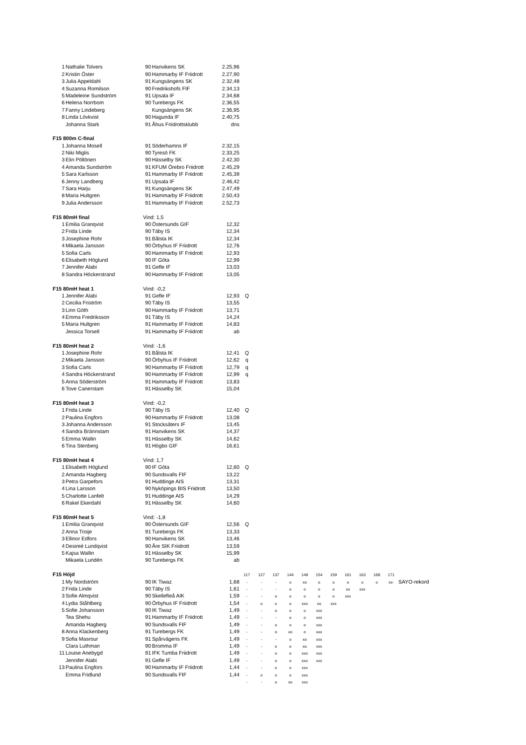| 1 | Nathalie Tolvers | 90 | Hanvikens SK | 2.25,96 | | | | | | | | | | | | |
| 2 | Kristin Öster | 90 | Hammarby IF Friidrott | 2.27,90 | | | | | | | | | | | | |
| 3 | Julia Appeldahl | 91 | Kungsängens SK | 2.32,48 | | | | | | | | | | | | |
| 4 | Suzanna Romilson | 90 | Fredrikshofs FIF | 2.34,13 | | | | | | | | | | | | |
| 5 | Madeleine Sundström | 91 | Upsala IF | 2.34,68 | | | | | | | | | | | | |
| 6 | Helena Norrbom | 90 | Turebergs FK | 2.36,55 | | | | | | | | | | | | |
| 7 | Fanny Lindeberg | | Kungsängens SK | 2.36,95 | | | | | | | | | | | | |
| 8 | Linda Lövkvist | 90 | Hagunda IF | 2.40,75 | | | | | | | | | | | | |
| | Johanna Stark | 91 | Åhus Friidrottsklubb | dns | | | | | | | | | | | | |
| F15 800m C-final | | | | | | | | | | | | | | | | |
| 1 | Johanna Mosell | 91 | Söderhamns IF | 2.32,15 | | | | | | | | | | | | |
| 2 | Niki Miglis | 90 | Tyresö FK | 2.33,25 | | | | | | | | | | | | |
| 3 | Elin Pöllönen | 90 | Hässelby SK | 2.42,30 | | | | | | | | | | | | |
| 4 | Amanda Sundström | 91 | KFUM Örebro Friidrott | 2.45,29 | | | | | | | | | | | | |
| 5 | Sara Karlsson | 91 | Hammarby IF Friidrott | 2.45,39 | | | | | | | | | | | | |
| 6 | Jenny Landberg | 91 | Upsala IF | 2.46,42 | | | | | | | | | | | | |
| 7 | Sara Harju | 91 | Kungsängens SK | 2.47,49 | | | | | | | | | | | | |
| 8 | Maria Hultgren | 91 | Hammarby IF Friidrott | 2.50,43 | | | | | | | | | | | | |
| 9 | Julia Andersson | 91 | Hammarby IF Friidrott | 2.52,73 | | | | | | | | | | | | |
| F15 80mH final | | Vind: 1,5 | | | | | | | | | | | | | | |
| 1 | Emilia Granqvist | 90 | Östersunds GIF | 12,32 | | | | | | | | | | | | |
| 2 | Frida Linde | 90 | Täby IS | 12,34 | | | | | | | | | | | | |
| 3 | Josephine Rohr | 91 | Bålsta IK | 12,34 | | | | | | | | | | | | |
| 4 | Mikaela Jansson | 90 | Örbyhus IF Friidrott | 12,76 | | | | | | | | | | | | |
| 5 | Sofia Carls | 90 | Hammarby IF Friidrott | 12,93 | | | | | | | | | | | | |
| 6 | Elisabeth Höglund | 90 | IF Göta | 12,99 | | | | | | | | | | | | |
| 7 | Jennifer Alabi | 91 | Gefle IF | 13,03 | | | | | | | | | | | | |
| 8 | Sandra Höckerstrand | 90 | Hammarby IF Friidrott | 13,05 | | | | | | | | | | | | |
| F15 80mH heat 1 | | Vind: -0,2 | | | | | | | | | | | | | | |
| 1 | Jennifer Alabi | 91 | Gefle IF | 12,93 | Q | | | | | | | | | | | |
| 2 | Cecilia Friström | 90 | Täby IS | 13,55 | | | | | | | | | | | | |
| 3 | Linn Göth | 90 | Hammarby IF Friidrott | 13,71 | | | | | | | | | | | | |
| 4 | Emma Fredriksson | 91 | Täby IS | 14,24 | | | | | | | | | | | | |
| 5 | Maria Hultgren | 91 | Hammarby IF Friidrott | 14,83 | | | | | | | | | | | | |
| | Jessica Torsell | 91 | Hammarby IF Friidrott | ab | | | | | | | | | | | | |
| F15 80mH heat 2 | | Vind: -1,6 | | | | | | | | | | | | | | |
| 1 | Josephine Rohr | 91 | Bålsta IK | 12,41 | Q | | | | | | | | | | | |
| 2 | Mikaela Jansson | 90 | Örbyhus IF Friidrott | 12,62 | q | | | | | | | | | | | |
| 3 | Sofia Carls | 90 | Hammarby IF Friidrott | 12,79 | q | | | | | | | | | | | |
| 4 | Sandra Höckerstrand | 90 | Hammarby IF Friidrott | 12,99 | q | | | | | | | | | | | |
| 5 | Anna Söderström | 91 | Hammarby IF Friidrott | 13,83 | | | | | | | | | | | | |
| 6 | Tove Canerstam | 91 | Hässelby SK | 15,04 | | | | | | | | | | | | |
| F15 80mH heat 3 | | Vind: -0,2 | | | | | | | | | | | | | | |
| 1 | Frida Linde | 90 | Täby IS | 12,40 | Q | | | | | | | | | | | |
| 2 | Paulina Engfors | 90 | Hammarby IF Friidrott | 13,08 | | | | | | | | | | | | |
| 3 | Johanna Andersson | 91 | Stocksäters IF | 13,45 | | | | | | | | | | | | |
| 4 | Sandra Brännstam | 91 | Hanvikens SK | 14,37 | | | | | | | | | | | | |
| 5 | Emma Wallin | 91 | Hässelby SK | 14,62 | | | | | | | | | | | | |
| 6 | Tina Stenberg | 91 | Högbo GIF | 16,61 | | | | | | | | | | | | |
| F15 80mH heat 4 | | Vind: 1,7 | | | | | | | | | | | | | | |
| 1 | Elisabeth Höglund | 90 | IF Göta | 12,60 | Q | | | | | | | | | | | |
| 2 | Amanda Hagberg | 90 | Sundsvalls FIF | 13,22 | | | | | | | | | | | | |
| 3 | Petra Garpefors | 91 | Huddinge AIS | 13,31 | | | | | | | | | | | | |
| 4 | Lina Larsson | 90 | Nyköpings BIS Friidrott | 13,50 | | | | | | | | | | | | |
| 5 | Charlotte Lanfelt | 91 | Huddinge AIS | 14,29 | | | | | | | | | | | | |
| 6 | Rakel Ekerdahl | 91 | Hässelby SK | 14,60 | | | | | | | | | | | | |
| F15 80mH heat 5 | | Vind: -1,8 | | | | | | | | | | | | | | |
| 1 | Emilia Granqvist | 90 | Östersunds GIF | 12,56 | Q | | | | | | | | | | | |
| 2 | Anna Troije | 91 | Turebergs FK | 13,33 | | | | | | | | | | | | |
| 3 | Ellinor Edfors | 90 | Hanvikens SK | 13,46 | | | | | | | | | | | | |
| 4 | Desireé Lundqvist | 90 | Åre SIK Friidrott | 13,59 | | | | | | | | | | | | |
| 5 | Kajsa Wallin | 91 | Hässelby SK | 15,99 | | | | | | | | | | | | |
| | Mikaela Lundén | 90 | Turebergs FK | ab | | | | | | | | | | | | |
| F15 Höjd | | | | | 117 | 127 | 137 | 144 | 149 | 154 | 159 | 161 | 163 | 168 | 171 | |
| 1 | My Nordström | 90 | IK Tiwaz | 1,68 | - | - | - | o | xo | o | o | o | o | o | xx- | SAYO-rekord |
| 2 | Frida Linde | 90 | Täby IS | 1,61 | - | - | - | o | o | o | o | xo | xxx | | | |
| 3 | Sofie Almqvist | 90 | Skellefteå AIK | 1,59 | - | - | o | o | o | o | o | xxx | | | | |
| 4 | Lydia Ståhlberg | 90 | Örbyhus IF Friidrott | 1,54 | - | o | o | o | xxo | xo | xxx | | | | | |
| 5 | Sofie Johansson | 90 | IK Tiwaz | 1,49 | - | - | o | o | o | xxx | | | | | | |
| | Tea Shehu | 91 | Hammarby IF Friidrott | 1,49 | - | - | - | o | o | xxx | | | | | | |
| | Amanda Hagberg | 90 | Sundsvalls FIF | 1,49 | - | - | o | o | o | xxx | | | | | | |
| 8 | Anna Klackenberg | 91 | Turebergs FK | 1,49 | - | - | o | xo | o | xxx | | | | | | |
| 9 | Sofia Masrour | 91 | Spårvägens FK | 1,49 | - | - | - | o | xo | xxx | | | | | | |
| | Clara Luthman | 90 | Bromma IF | 1,49 | - | - | o | o | xo | xxx | | | | | | |
| 11 | Louise Anebygd | 91 | IFK Tumba Friidrott | 1,49 | - | - | o | o | xxo | xxx | | | | | | |
| | Jennifer Alabi | 91 | Gefle IF | 1,49 | - | - | o | o | xxo | xxx | | | | | | |
| 13 | Paulina Engfors | 90 | Hammarby IF Friidrott | 1,44 | - | - | o | o | xxx | | | | | | | |
| | Emma Fridlund | 90 | Sundsvalls FIF | 1,44 | - | o | o | o | xxx | | | | | | | |
| | | | | | - | - | o | xo | xxx | | | | | | | |